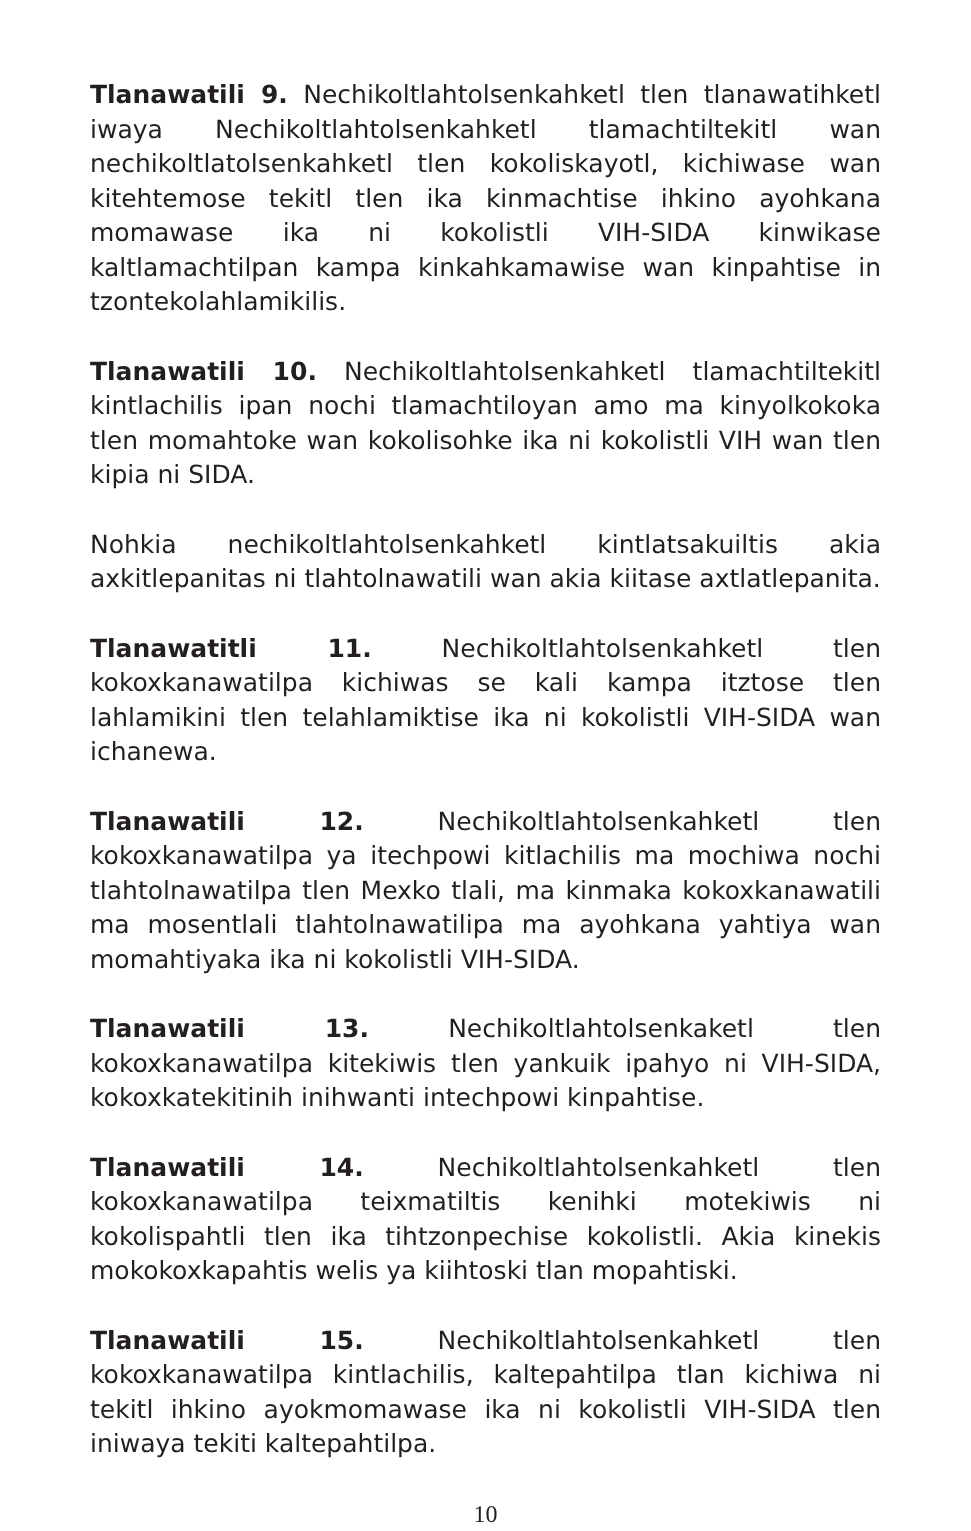Tlanawatili 9. Nechikoltlahtolsenkahketl tlen tlanawatihketl iwaya Nechikoltlahtolsenkahketl tlamachtiltekitl wan nechikoltlatolsenkahketl tlen kokoliskayotl, kichiwase wan kitehtemose tekitl tlen ika kinmachtise ihkino ayohkana momawase ika ni kokolistli VIH-SIDA kinwikase kaltlamachtilpan kampa kinkahkamawise wan kinpahtise in tzontekolahlamikilis.
Tlanawatili 10. Nechikoltlahtolsenkahketl tlamachtiltekitl kintlachilis ipan nochi tlamachtiloyan amo ma kinyolkokoka tlen momahtoke wan kokolisohke ika ni kokolistli VIH wan tlen kipia ni SIDA.
Nohkia nechikoltlahtolsenkahketl kintlatsakuiltis akia axkitlepanitas ni tlahtolnawatili wan akia kiitase axtlatlepanita.
Tlanawatitli 11. Nechikoltlahtolsenkahketl tlen kokoxkanawatilpa kichiwas se kali kampa itztose tlen lahlamikini tlen telahlamiktise ika ni kokolistli VIH-SIDA wan ichanewa.
Tlanawatili 12. Nechikoltlahtolsenkahketl tlen kokoxkanawatilpa ya itechpowi kitlachilis ma mochiwa nochi tlahtolnawatilpa tlen Mexko tlali, ma kinmaka kokoxkanawatili ma mosentlali tlahtolnawatilipa ma ayohkana yahtiya wan momahtiyaka ika ni kokolistli VIH-SIDA.
Tlanawatili 13. Nechikoltlahtolsenkaketl tlen kokoxkanawatilpa kitekiwis tlen yankuik ipahyo ni VIH-SIDA, kokoxkatekitinih inihwanti intechpowi kinpahtise.
Tlanawatili 14. Nechikoltlahtolsenkahketl tlen kokoxkanawatilpa teixmatiltis kenihki motekiwis ni kokolispahtli tlen ika tihtzonpechise kokolistli. Akia kinekis mokokoxkapahtis welis ya kiihtoski tlan mopahtiski.
Tlanawatili 15. Nechikoltlahtolsenkahketl tlen kokoxkanawatilpa kintlachilis, kaltepahtilpa tlan kichiwa ni tekitl ihkino ayokmomawase ika ni kokolistli VIH-SIDA tlen iniwaya tekiti kaltepahtilpa.
10